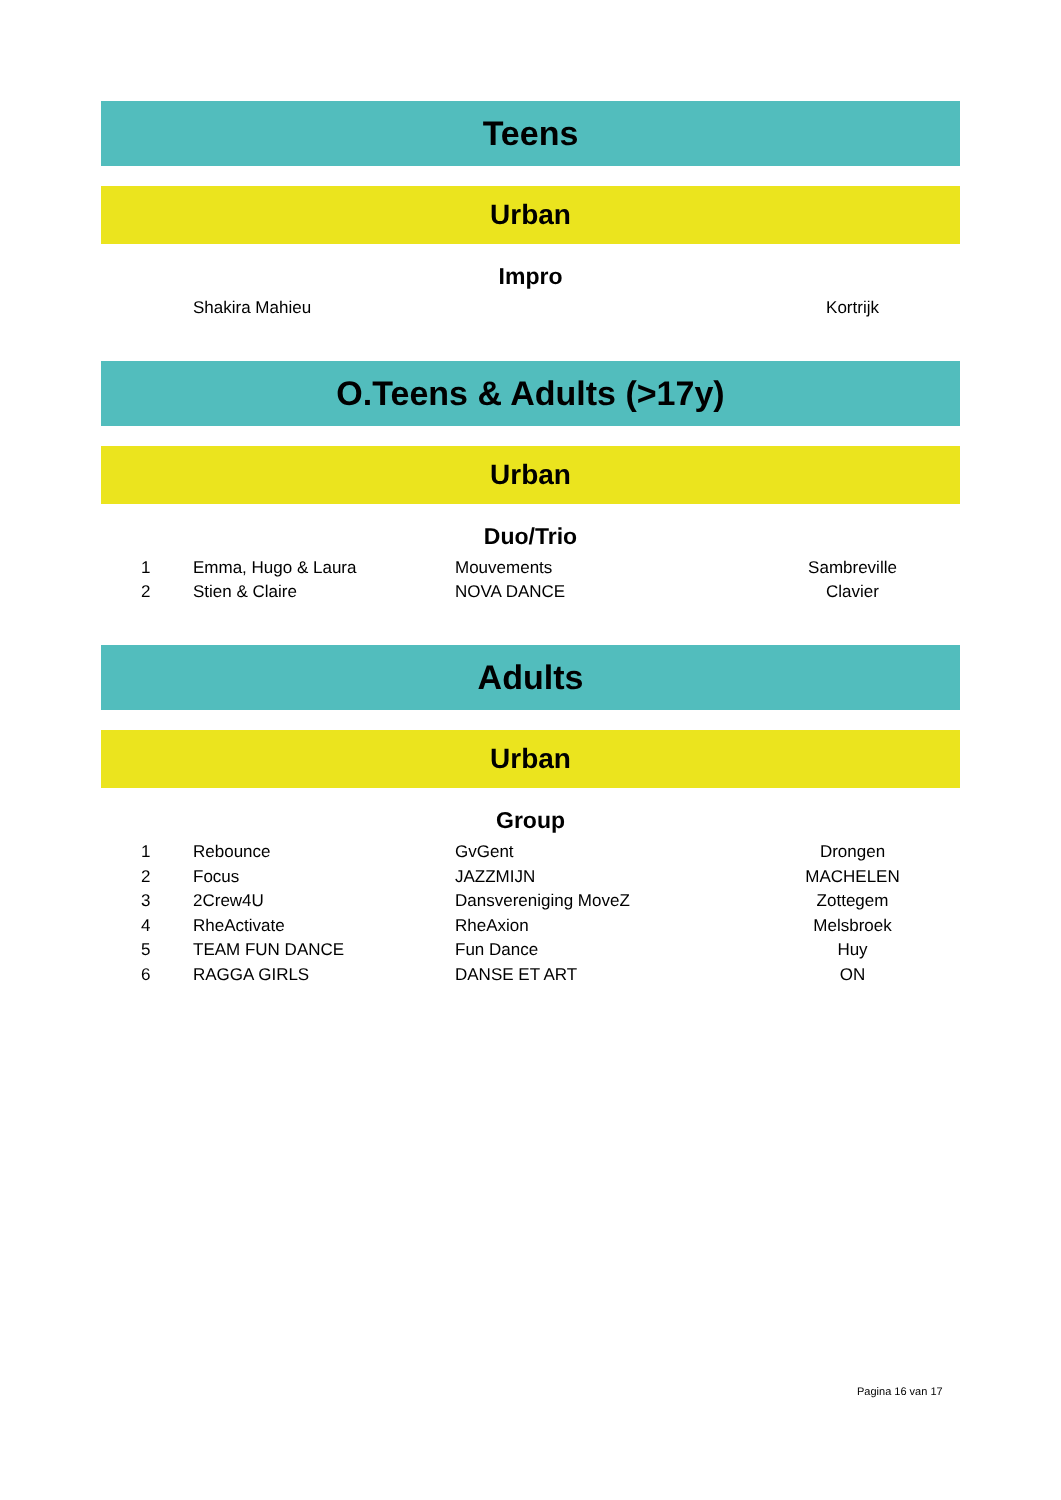Teens
Urban
Impro
| | Shakira Mahieu | | Kortrijk |
O.Teens & Adults (>17y)
Urban
Duo/Trio
| 1 | Emma, Hugo & Laura | Mouvements | Sambreville |
| 2 | Stien & Claire | NOVA DANCE | Clavier |
Adults
Urban
Group
| 1 | Rebounce | GvGent | Drongen |
| 2 | Focus | JAZZMIJN | MACHELEN |
| 3 | 2Crew4U | Dansvereniging MoveZ | Zottegem |
| 4 | RheActivate | RheAxion | Melsbroek |
| 5 | TEAM FUN DANCE | Fun Dance | Huy |
| 6 | RAGGA GIRLS | DANSE ET ART | ON |
Pagina 16 van 17